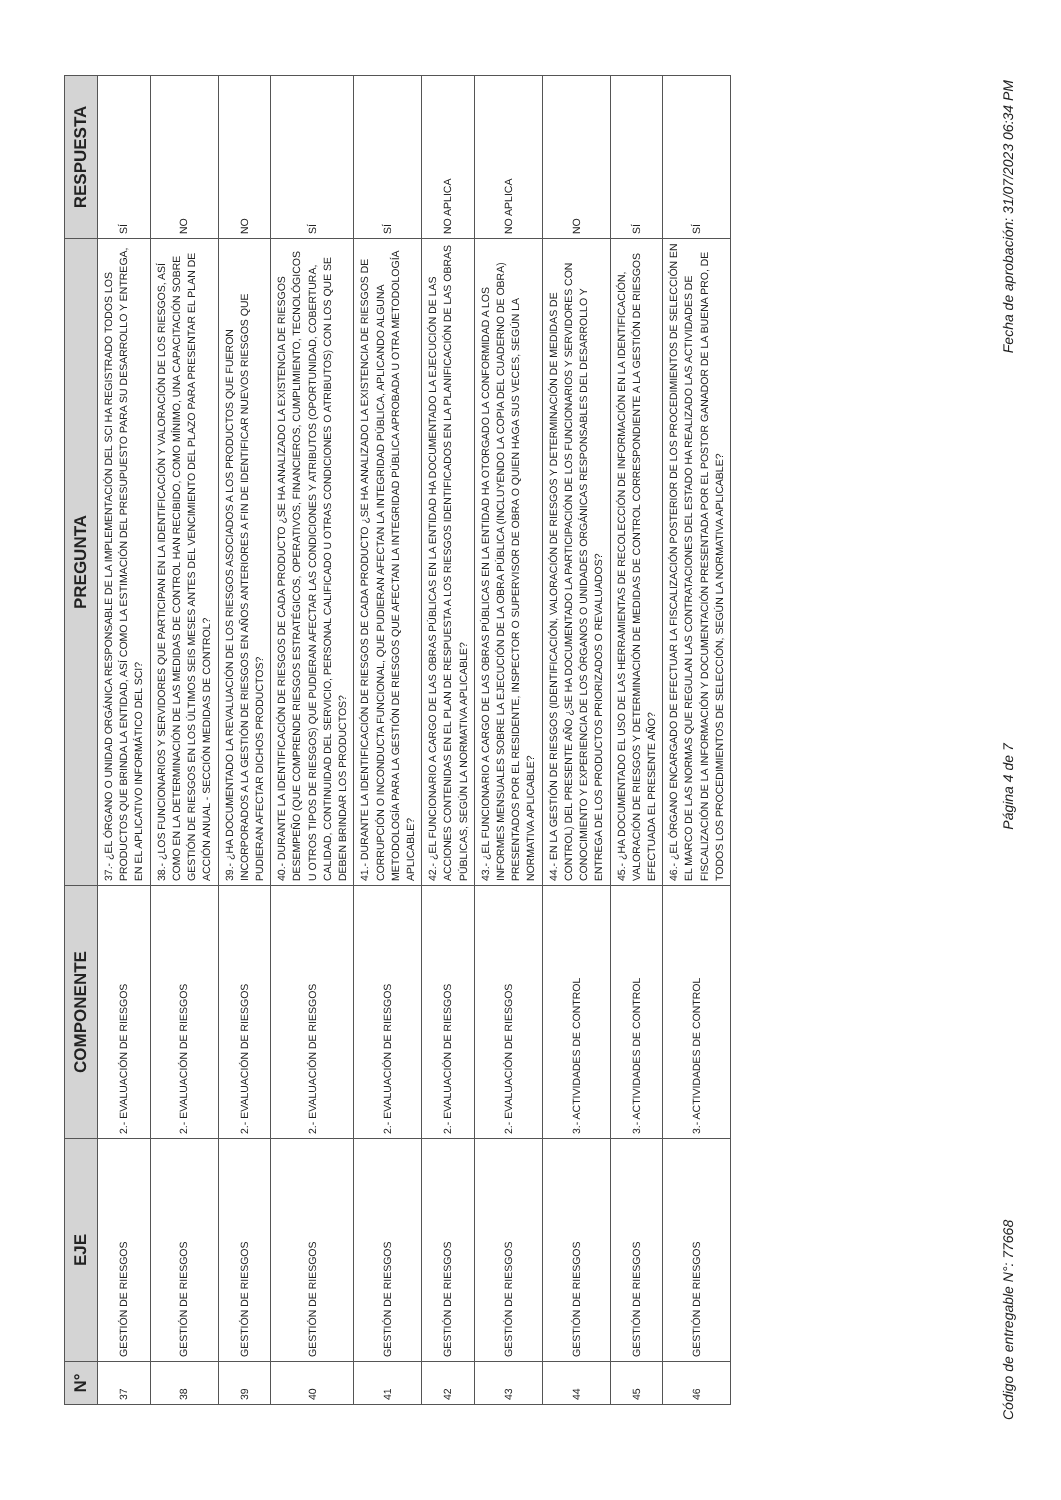| N° | EJE | COMPONENTE | PREGUNTA | RESPUESTA |
| --- | --- | --- | --- | --- |
| 37 | GESTIÓN DE RIESGOS | 2.- EVALUACIÓN DE RIESGOS | 37.- ¿EL ÓRGANO O UNIDAD ORGÁNICA RESPONSABLE DE LA IMPLEMENTACIÓN DEL SCI HA REGISTRADO TODOS LOS PRODUCTOS QUE BRINDA LA ENTIDAD, ASÍ COMO LA ESTIMACIÓN DEL PRESUPUESTO PARA SU DESARROLLO Y ENTREGA, EN EL APLICATIVO INFORMÁTICO DEL SCI? | SÍ |
| 38 | GESTIÓN DE RIESGOS | 2.- EVALUACIÓN DE RIESGOS | 38.- ¿LOS FUNCIONARIOS Y SERVIDORES QUE PARTICIPAN EN LA IDENTIFICACIÓN Y VALORACIÓN DE LOS RIESGOS, ASÍ COMO EN LA DETERMINACIÓN DE LAS MEDIDAS DE CONTROL HAN RECIBIDO, COMO MÍNIMO, UNA CAPACITACIÓN SOBRE GESTIÓN DE RIESGOS EN LOS ÚLTIMOS SEIS MESES ANTES DEL VENCIMIENTO DEL PLAZO PARA PRESENTAR EL PLAN DE ACCIÓN ANUAL - SECCIÓN MEDIDAS DE CONTROL? | NO |
| 39 | GESTIÓN DE RIESGOS | 2.- EVALUACIÓN DE RIESGOS | 39.- ¿HA DOCUMENTADO LA REVALUACIÓN DE LOS RIESGOS ASOCIADOS A LOS PRODUCTOS QUE FUERON INCORPORADOS A LA GESTIÓN DE RIESGOS EN AÑOS ANTERIORES A FIN DE IDENTIFICAR NUEVOS RIESGOS QUE PUDIERAN AFECTAR DICHOS PRODUCTOS? | NO |
| 40 | GESTIÓN DE RIESGOS | 2.- EVALUACIÓN DE RIESGOS | 40.- DURANTE LA IDENTIFICACIÓN DE RIESGOS DE CADA PRODUCTO ¿SE HA ANALIZADO LA EXISTENCIA DE RIESGOS DESEMPEÑO (QUE COMPRENDE RIESGOS ESTRATÉGICOS, OPERATIVOS, FINANCIEROS, CUMPLIMIENTO, TECNOLÓGICOS U OTROS TIPOS DE RIESGOS) QUE PUDIERAN AFECTAR LAS CONDICIONES Y ATRIBUTOS (OPORTUNIDAD, COBERTURA, CALIDAD, CONTINUIDAD DEL SERVICIO, PERSONAL CALIFICADO U OTRAS CONDICIONES O ATRIBUTOS) CON LOS QUE SE DEBEN BRINDAR LOS PRODUCTOS? | SÍ |
| 41 | GESTIÓN DE RIESGOS | 2.- EVALUACIÓN DE RIESGOS | 41.- DURANTE LA IDENTIFICACIÓN DE RIESGOS DE CADA PRODUCTO ¿SE HA ANALIZADO LA EXISTENCIA DE RIESGOS DE CORRUPCIÓN O INCONDUCTA FUNCIONAL, QUE PUDIERAN AFECTAN LA INTEGRIDAD PÚBLICA, APLICANDO ALGUNA METODOLOGÍA PARA LA GESTIÓN DE RIESGOS QUE AFECTAN LA INTEGRIDAD PÚBLICA APROBADA U OTRA METODOLOGÍA APLICABLE? | SÍ |
| 42 | GESTIÓN DE RIESGOS | 2.- EVALUACIÓN DE RIESGOS | 42.- ¿EL FUNCIONARIO A CARGO DE LAS OBRAS PÚBLICAS EN LA ENTIDAD HA DOCUMENTADO LA EJECUCIÓN DE LAS ACCIONES CONTENIDAS EN EL PLAN DE RESPUESTA A LOS RIESGOS IDENTIFICADOS EN LA PLANIFICACIÓN DE LAS OBRAS PÚBLICAS, SEGÚN LA NORMATIVA APLICABLE? | NO APLICA |
| 43 | GESTIÓN DE RIESGOS | 2.- EVALUACIÓN DE RIESGOS | 43.- ¿EL FUNCIONARIO A CARGO DE LAS OBRAS PÚBLICAS EN LA ENTIDAD HA OTORGADO LA CONFORMIDAD A LOS INFORMES MENSUALES SOBRE LA EJECUCIÓN DE LA OBRA PÚBLICA (INCLUYENDO LA COPIA DEL CUADERNO DE OBRA) PRESENTADOS POR EL RESIDENTE, INSPECTOR O SUPERVISOR DE OBRA O QUIEN HAGA SUS VECES, SEGÚN LA NORMATIVA APLICABLE? | NO APLICA |
| 44 | GESTIÓN DE RIESGOS | 3.- ACTIVIDADES DE CONTROL | 44.- EN LA GESTIÓN DE RIESGOS (IDENTIFICACIÓN, VALORACIÓN DE RIESGOS Y DETERMINACIÓN DE MEDIDAS DE CONTROL) DEL PRESENTE AÑO ¿SE HA DOCUMENTADO LA PARTICIPACIÓN DE LOS FUNCIONARIOS Y SERVIDORES CON CONOCIMIENTO Y EXPERIENCIA DE LOS ÓRGANOS O UNIDADES ORGÁNICAS RESPONSABLES DEL DESARROLLO Y ENTREGA DE LOS PRODUCTOS PRIORIZADOS O REVALUADOS? | NO |
| 45 | GESTIÓN DE RIESGOS | 3.- ACTIVIDADES DE CONTROL | 45.- ¿HA DOCUMENTADO EL USO DE LAS HERRAMIENTAS DE RECOLECCIÓN DE INFORMACIÓN EN LA IDENTIFICACIÓN, VALORACIÓN DE RIESGOS Y DETERMINACIÓN DE MEDIDAS DE CONTROL CORRESPONDIENTE A LA GESTIÓN DE RIESGOS EFECTUADA EL PRESENTE AÑO? | SÍ |
| 46 | GESTIÓN DE RIESGOS | 3.- ACTIVIDADES DE CONTROL | 46.- ¿EL ÓRGANO ENCARGADO DE EFECTUAR LA FISCALIZACIÓN POSTERIOR DE LOS PROCEDIMIENTOS DE SELECCIÓN EN EL MARCO DE LAS NORMAS QUE REGULAN LAS CONTRATACIONES DEL ESTADO HA REALIZADO LAS ACTIVIDADES DE FISCALIZACIÓN DE LA INFORMACIÓN Y DOCUMENTACIÓN PRESENTADA POR EL POSTOR GANADOR DE LA BUENA PRO, DE TODOS LOS PROCEDIMIENTOS DE SELECCIÓN, SEGÚN LA NORMATIVA APLICABLE? | SÍ |
Código de entregable N°: 77668 Página 4 de 7 Fecha de aprobación: 31/07/2023 06:34 PM